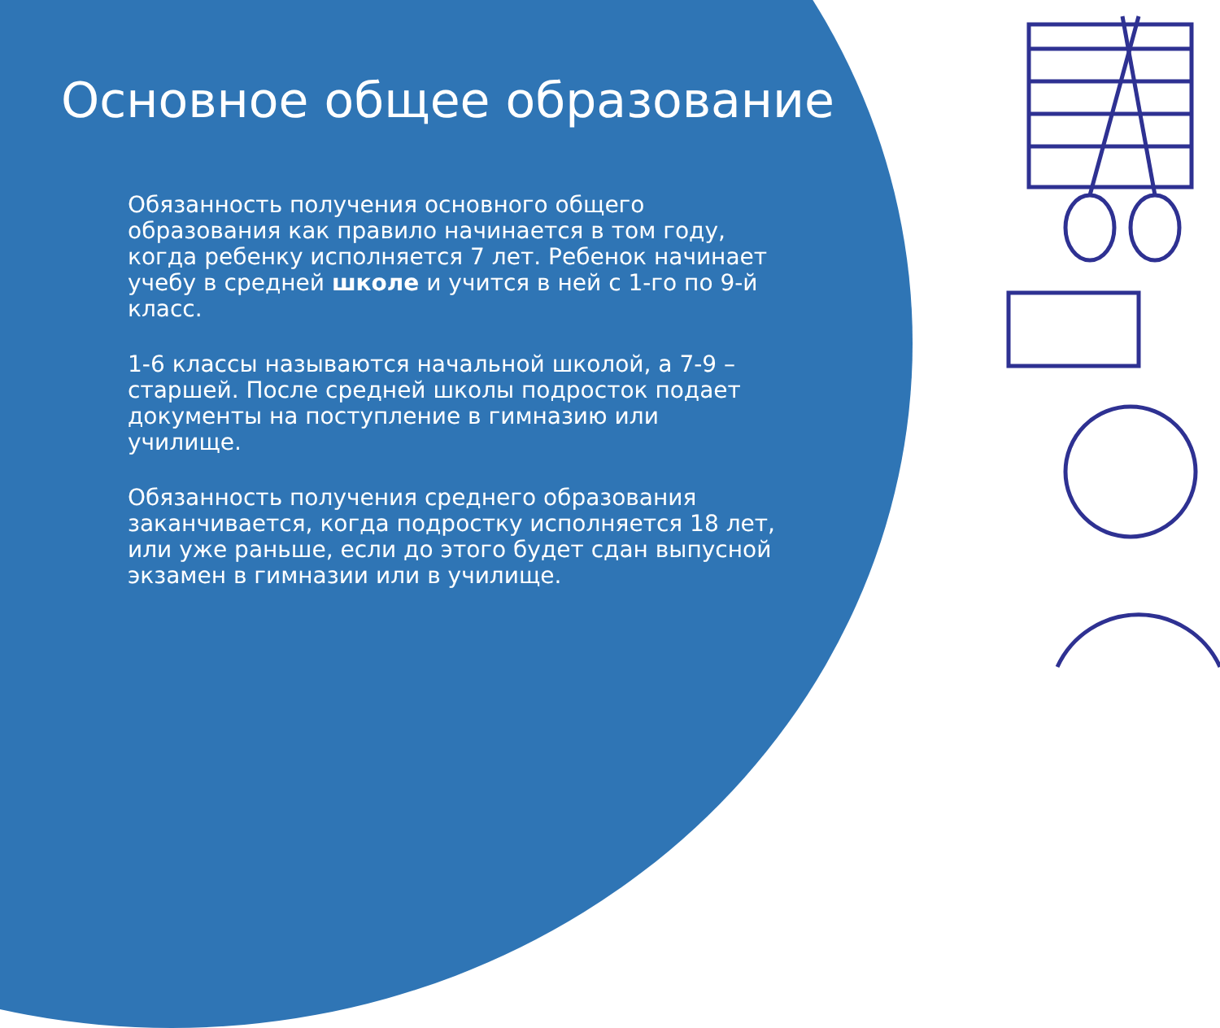Основное общее образование
Обязанность получения основного общего образования как правило начинается в том году, когда ребенку исполняется 7 лет. Ребенок начинает учебу в средней школе и учится в ней с 1-го по 9-й класс.
1-6 классы называются начальной школой, а 7-9 – старшей. После средней школы подросток подает документы на поступление в гимназию или училище.
Обязанность получения среднего образования заканчивается, когда подростку исполняется 18 лет, или уже раньше, если до этого будет сдан выпусной экзамен в гимназии или в училище.